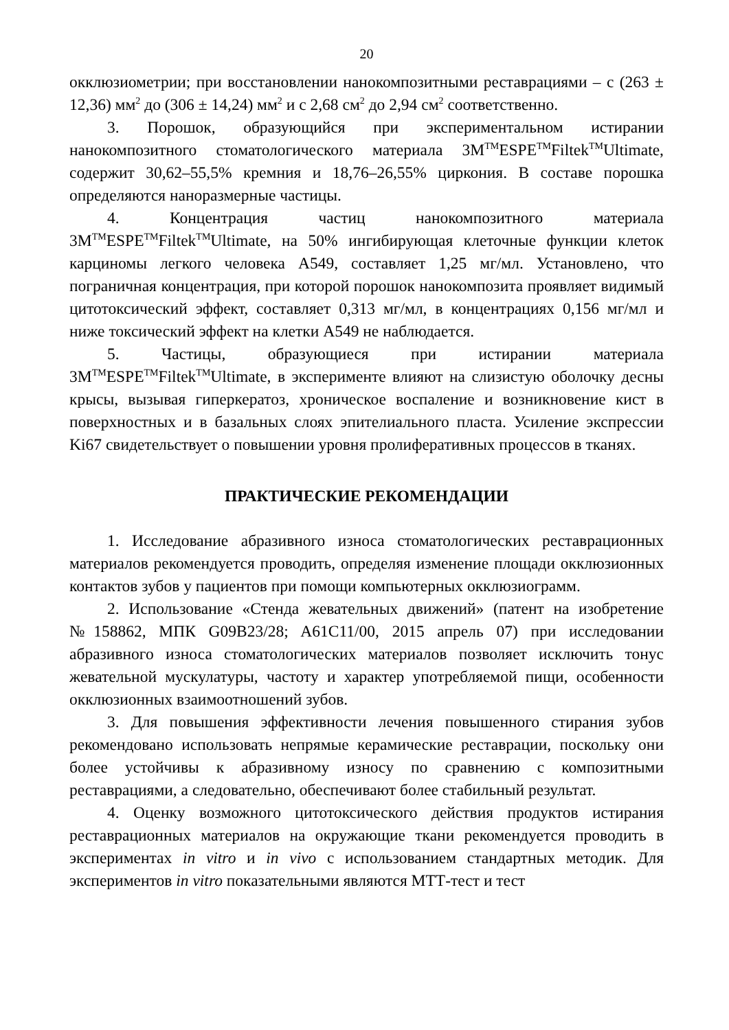20
окклюзиометрии; при восстановлении нанокомпозитными реставрациями – с (263 ± 12,36) мм<sup>2</sup> до (306 ± 14,24) мм<sup>2</sup> и с 2,68 см<sup>2</sup> до 2,94 см<sup>2</sup> соответственно.
3. Порошок, образующийся при экспериментальном истирании нанокомпозитного стоматологического материала 3M<sup>TM</sup>ESPE<sup>TM</sup>Filtek<sup>TM</sup>Ultimate, содержит 30,62–55,5% кремния и 18,76–26,55% циркония. В составе порошка определяются наноразмерные частицы.
4. Концентрация частиц нанокомпозитного материала 3M<sup>TM</sup>ESPE<sup>TM</sup>Filtek<sup>TM</sup>Ultimate, на 50% ингибирующая клеточные функции клеток карциномы легкого человека А549, составляет 1,25 мг/мл. Установлено, что пограничная концентрация, при которой порошок нанокомпозита проявляет видимый цитотоксический эффект, составляет 0,313 мг/мл, в концентрациях 0,156 мг/мл и ниже токсический эффект на клетки А549 не наблюдается.
5. Частицы, образующиеся при истирании материала 3M<sup>TM</sup>ESPE<sup>TM</sup>Filtek<sup>TM</sup>Ultimate, в эксперименте влияют на слизистую оболочку десны крысы, вызывая гиперкератоз, хроническое воспаление и возникновение кист в поверхностных и в базальных слоях эпителиального пласта. Усиление экспрессии Ki67 свидетельствует о повышении уровня пролиферативных процессов в тканях.
ПРАКТИЧЕСКИЕ РЕКОМЕНДАЦИИ
1. Исследование абразивного износа стоматологических реставрационных материалов рекомендуется проводить, определяя изменение площади окклюзионных контактов зубов у пациентов при помощи компьютерных окклюзиограмм.
2. Использование «Стенда жевательных движений» (патент на изобретение №158862, МПК G09B23/28; A61C11/00, 2015 апрель 07) при исследовании абразивного износа стоматологических материалов позволяет исключить тонус жевательной мускулатуры, частоту и характер употребляемой пищи, особенности окклюзионных взаимоотношений зубов.
3. Для повышения эффективности лечения повышенного стирания зубов рекомендовано использовать непрямые керамические реставрации, поскольку они более устойчивы к абразивному износу по сравнению с композитными реставрациями, а следовательно, обеспечивают более стабильный результат.
4. Оценку возможного цитотоксического действия продуктов истирания реставрационных материалов на окружающие ткани рекомендуется проводить в экспериментах in vitro и in vivo с использованием стандартных методик. Для экспериментов in vitro показательными являются МТТ-тест и тест